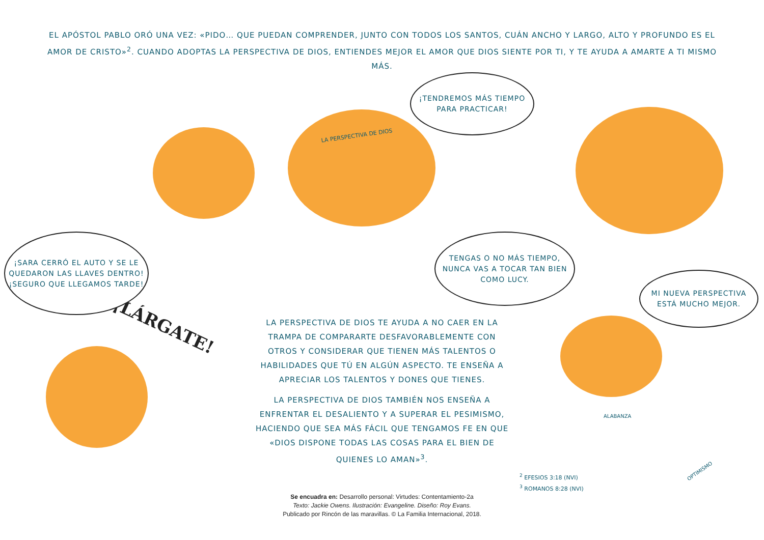EL APÓSTOL PABLO ORÓ UNA VEZ: «PIDO… QUE PUEDAN COMPRENDER, JUNTO CON TODOS LOS SANTOS, CUÁN ANCHO Y LARGO, ALTO Y PROFUNDO ES EL AMOR DE CRISTO»<sup>2</sup>. CUANDO ADOPTAS LA PERSPECTIVA DE DIOS, ENTIENDES MEJOR EL AMOR QUE DIOS SIENTE POR TI, Y TE AYUDA A AMARTE A TI MISMO MÁS.
¡LÁRGATE!
LA PERSPECTIVA DE DIOS
¡SARA CERRÓ EL AUTO Y SE LE QUEDARON LAS LLAVES DENTRO! ¡SEGURO QUE LLEGAMOS TARDE!
¡TENDREMOS MÁS TIEMPO PARA PRACTICAR!
TENGAS O NO MÁS TIEMPO, NUNCA VAS A TOCAR TAN BIEN COMO LUCY.
MI NUEVA PERSPECTIVA ESTÁ MUCHO MEJOR.
LA PERSPECTIVA DE DIOS TE AYUDA A NO CAER EN LA TRAMPA DE COMPARARTE DESFAVORABLEMENTE CON OTROS Y CONSIDERAR QUE TIENEN MÁS TALENTOS O HABILIDADES QUE TÚ EN ALGÚN ASPECTO. TE ENSEÑA A APRECIAR LOS TALENTOS Y DONES QUE TIENES.
LA PERSPECTIVA DE DIOS TAMBIÉN NOS ENSEÑA A ENFRENTAR EL DESALIENTO Y A SUPERAR EL PESIMISMO, HACIENDO QUE SEA MÁS FÁCIL QUE TENGAMOS FE EN QUE «DIOS DISPONE TODAS LAS COSAS PARA EL BIEN DE QUIENES LO AMAN»<sup>3</sup>.
ALABANZA
OPTIMISMO
<sup>2</sup> EFESIOS 3:18 (NVI)
<sup>3</sup> ROMANOS 8:28 (NVI)
Se encuadra en: Desarrollo personal: Virtudes: Contentamiento-2a
Texto: Jackie Owens. Ilustración: Evangeline. Diseño: Roy Evans.
Publicado por Rincón de las maravillas. © La Familia Internacional, 2018.